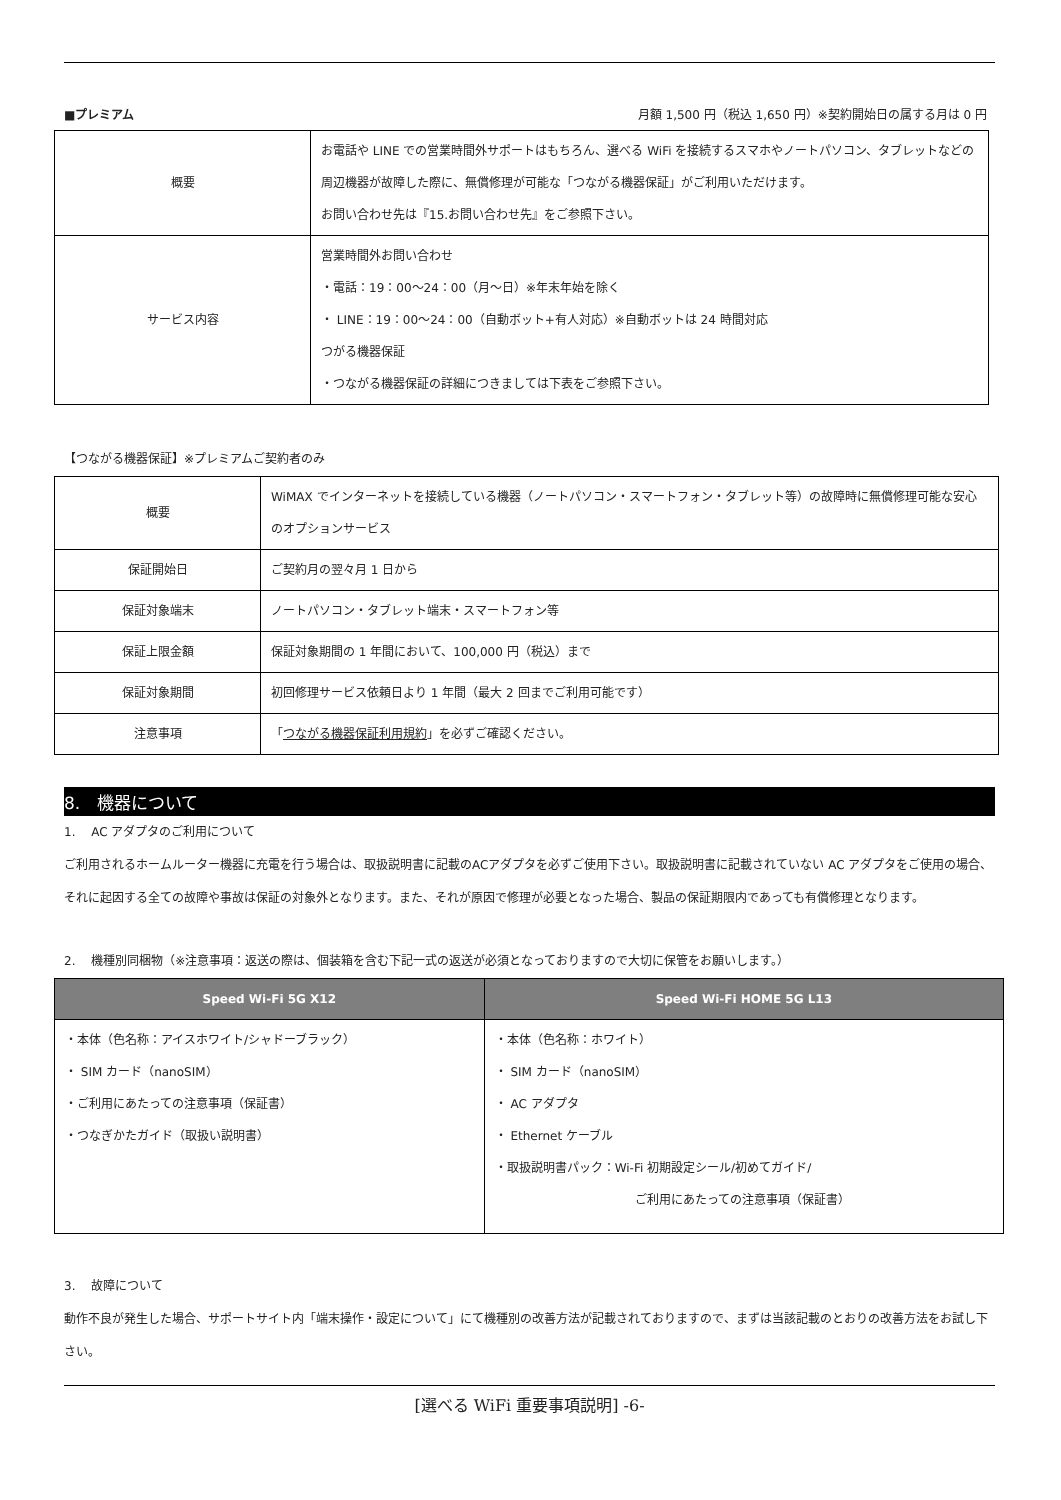■プレミアム 月額 1,500 円（税込 1,650 円）※契約開始日の属する月は 0 円
| 概要 | お電話や LINE での営業時間外サポートはもちろん、選べる WiFi を接続するスマホやノートパソコン、タブレットなどの周辺機器が故障した際に、無償修理が可能な「つながる機器保証」がご利用いただけます。 お問い合わせ先は『15.お問い合わせ先』をご参照下さい。 |
| サービス内容 | 営業時間外お問い合わせ ・電話：19：00～24：00（月～日）※年末年始を除く ・ LINE：19：00～24：00（自動ボット+有人対応）※自動ボットは 24 時間対応 つがる機器保証 ・つながる機器保証の詳細につきましては下表をご参照下さい。 |
【つながる機器保証】※プレミアムご契約者のみ
| 概要 | WiMAX でインターネットを接続している機器（ノートパソコン・スマートフォン・タブレット等）の故障時に無償修理可能な安心のオプションサービス |
| 保証開始日 | ご契約月の翌々月 1 日から |
| 保証対象端末 | ノートパソコン・タブレット端末・スマートフォン等 |
| 保証上限金額 | 保証対象期間の 1 年間において、100,000 円（税込）まで |
| 保証対象期間 | 初回修理サービス依頼日より 1 年間（最大 2 回までご利用可能です） |
| 注意事項 | 「 つながる機器保証利用規約 」を必ずご確認ください。 |
8.　機器について
1.　 AC アダプタのご利用について
ご利用されるホームルーター機器に充電を行う場合は、取扱説明書に記載のACアダプタを必ずご使用下さい。取扱説明書に記載されていない AC アダプタをご使用の場合、それに起因する全ての故障や事故は保証の対象外となります。また、それが原因で修理が必要となった場合、製品の保証期限内であっても有償修理となります。
2.　 機種別同梱物（※注意事項：返送の際は、個装箱を含む下記一式の返送が必須となっておりますので大切に保管をお願いします。）
| Speed Wi-Fi 5G X12 | Speed Wi-Fi HOME 5G L13 |
| --- | --- |
| ・本体（色名称：アイスホワイト/シャドーブラック） ・ SIM カード（nanoSIM） ・ご利用にあたっての注意事項（保証書） ・つなぎかたガイド（取扱い説明書） | ・本体（色名称：ホワイト） ・ SIM カード（nanoSIM） ・ AC アダプタ ・ Ethernet ケーブル ・取扱説明書パック：Wi-Fi 初期設定シール/初めてガイド/ ご利用にあたっての注意事項（保証書） |
3.　 故障について
動作不良が発生した場合、サポートサイト内「端末操作・設定について」にて機種別の改善方法が記載されておりますので、まずは当該記載のとおりの改善方法をお試し下さい。
[選べる WiFi 重要事項説明] -6-